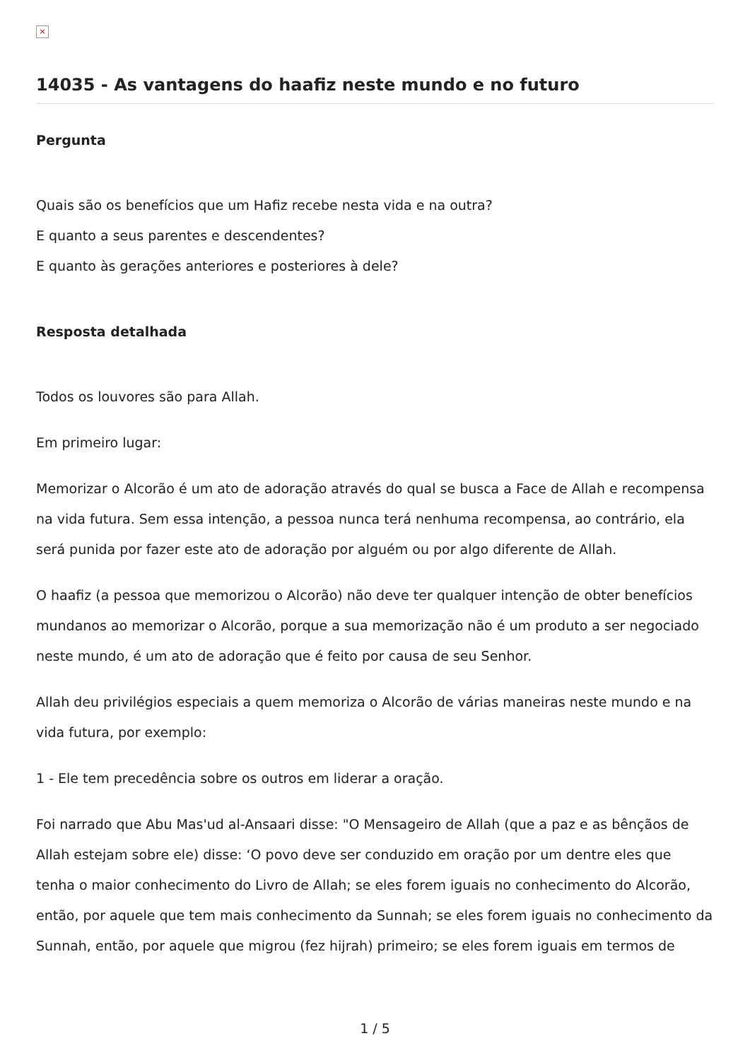×
14035 - As vantagens do haafiz neste mundo e no futuro
Pergunta
Quais são os benefícios que um Hafiz recebe nesta vida e na outra?
E quanto a seus parentes e descendentes?
E quanto às gerações anteriores e posteriores à dele?
Resposta detalhada
Todos os louvores são para Allah.
Em primeiro lugar:
Memorizar o Alcorão é um ato de adoração através do qual se busca a Face de Allah e recompensa na vida futura. Sem essa intenção, a pessoa nunca terá nenhuma recompensa, ao contrário, ela será punida por fazer este ato de adoração por alguém ou por algo diferente de Allah.
O haafiz (a pessoa que memorizou o Alcorão) não deve ter qualquer intenção de obter benefícios mundanos ao memorizar o Alcorão, porque a sua memorização não é um produto a ser negociado neste mundo, é um ato de adoração que é feito por causa de seu Senhor.
Allah deu privilégios especiais a quem memoriza o Alcorão de várias maneiras neste mundo e na vida futura, por exemplo:
1 - Ele tem precedência sobre os outros em liderar a oração.
Foi narrado que Abu Mas'ud al-Ansaari disse: "O Mensageiro de Allah (que a paz e as bênçãos de Allah estejam sobre ele) disse: ‘O povo deve ser conduzido em oração por um dentre eles que tenha o maior conhecimento do Livro de Allah; se eles forem iguais no conhecimento do Alcorão, então, por aquele que tem mais conhecimento da Sunnah; se eles forem iguais no conhecimento da Sunnah, então, por aquele que migrou (fez hijrah) primeiro; se eles forem iguais em termos de
1 / 5